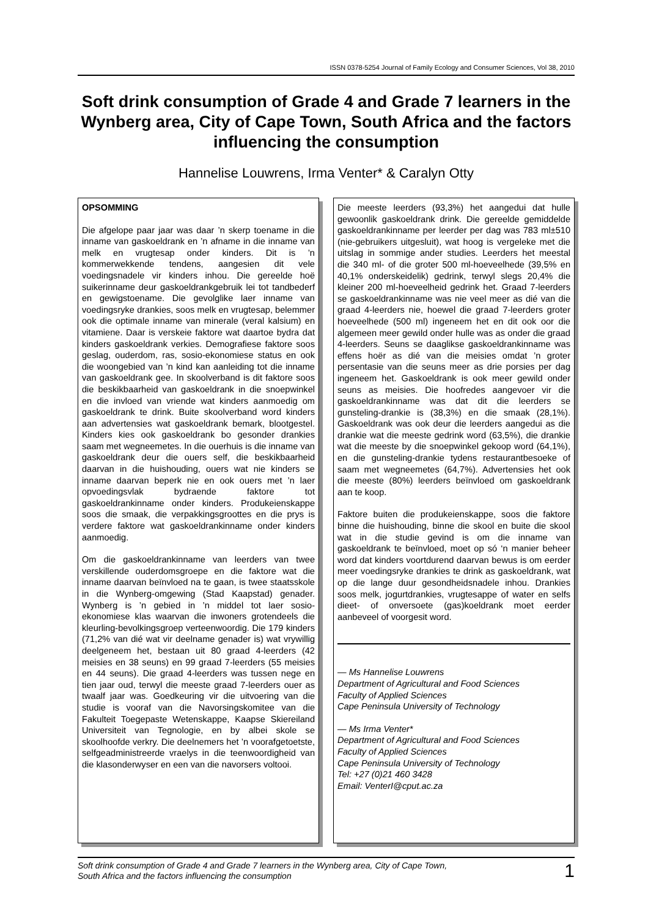ISSN 0378-5254 Journal of Family Ecology and Consumer Sciences, Vol 38, 2010
Soft drink consumption of Grade 4 and Grade 7 learners in the Wynberg area, City of Cape Town, South Africa and the factors influencing the consumption
Hannelise Louwrens, Irma Venter* & Caralyn Otty
OPSOMMING
Die afgelope paar jaar was daar ’n skerp toename in die inname van gaskoeldrank en ’n afname in die inname van melk en vrugtesap onder kinders. Dit is ’n kommerwekkende tendens, aangesien dit vele voedingsnadele vir kinders inhou. Die gereelde hoë suikerinname deur gaskoeldrankgebruik lei tot tandbederf en gewigstoename. Die gevolglike laer inname van voedingsryke drankies, soos melk en vrugtesap, belemmer ook die optimale inname van minerale (veral kalsium) en vitamiene. Daar is verskeie faktore wat daartoe bydra dat kinders gaskoeldrank verkies. Demografiese faktore soos geslag, ouderdom, ras, sosio-ekonomiese status en ook die woongebied van ’n kind kan aanleiding tot die inname van gaskoeldrank gee. In skoolverband is dit faktore soos die beskikbaarheid van gaskoeldrank in die snoepwinkel en die invloed van vriende wat kinders aanmoedig om gaskoeldrank te drink. Buite skoolverband word kinders aan advertensies wat gaskoeldrank bemark, blootgestel. Kinders kies ook gaskoeldrank bo gesonder drankies saam met wegneemetes. In die ouerhuis is die inname van gaskoeldrank deur die ouers self, die beskikbaarheid daarvan in die huishouding, ouers wat nie kinders se inname daarvan beperk nie en ook ouers met ’n laer opvoedingsvlak bydraende faktore tot gaskoeldrankinname onder kinders. Produkeienskappe soos die smaak, die verpakkingsgroottes en die prys is verdere faktore wat gaskoeldrankinname onder kinders aanmoedig.
Om die gaskoeldrankinname van leerders van twee verskillende ouderdomsgroepe en die faktore wat die inname daarvan beïnvloed na te gaan, is twee staatsskole in die Wynberg-omgewing (Stad Kaapstad) genader. Wynberg is ’n gebied in ’n middel tot laer sosio-ekonomiese klas waarvan die inwoners grotendeels die kleurling-bevolkingsgroep verteenwoordig. Die 179 kinders (71,2% van dié wat vir deelname genader is) wat vrywillig deelgeneem het, bestaan uit 80 graad 4-leerders (42 meisies en 38 seuns) en 99 graad 7-leerders (55 meisies en 44 seuns). Die graad 4-leerders was tussen nege en tien jaar oud, terwyl die meeste graad 7-leerders ouer as twaalf jaar was. Goedkeuring vir die uitvoering van die studie is vooraf van die Navorsingskomitee van die Fakulteit Toegepaste Wetenskappe, Kaapse Skiereiland Universiteit van Tegnologie, en by albei skole se skoolhoofde verkry. Die deelnemers het ’n voorafgetoetste, selfgeadministreerde vraelys in die teenwoordigheid van die klasonderwyser en een van die navorsers voltooi.
Die meeste leerders (93,3%) het aangedui dat hulle gewoonlik gaskoeldrank drink. Die gereelde gemiddelde gaskoeldrankinname per leerder per dag was 783 ml±510 (nie-gebruikers uitgesluit), wat hoog is vergeleke met die uitslag in sommige ander studies. Leerders het meestal die 340 ml- of die groter 500 ml-hoeveelhede (39,5% en 40,1% onderskeidelik) gedrink, terwyl slegs 20,4% die kleiner 200 ml-hoeveelheid gedrink het. Graad 7-leerders se gaskoeldrankinname was nie veel meer as dié van die graad 4-leerders nie, hoewel die graad 7-leerders groter hoeveelhede (500 ml) ingeneem het en dit ook oor die algemeen meer gewild onder hulle was as onder die graad 4-leerders. Seuns se daaglikse gaskoeldrankinname was effens hoër as dié van die meisies omdat ’n groter persentasie van die seuns meer as drie porsies per dag ingeneem het. Gaskoeldrank is ook meer gewild onder seuns as meisies. Die hoofredes aangevoer vir die gaskoeldrankinname was dat dit die leerders se gunsteling-drankie is (38,3%) en die smaak (28,1%). Gaskoeldrank was ook deur die leerders aangedui as die drankie wat die meeste gedrink word (63,5%), die drankie wat die meeste by die snoepwinkel gekoop word (64,1%), en die gunsteling-drankie tydens restaurantbesoeke of saam met wegneemetes (64,7%). Advertensies het ook die meeste (80%) leerders beïnvloed om gaskoeldrank aan te koop.
Faktore buiten die produkeienskappe, soos die faktore binne die huishouding, binne die skool en buite die skool wat in die studie gevind is om die inname van gaskoeldrank te beïnvloed, moet op só ‘n manier beheer word dat kinders voortdurend daarvan bewus is om eerder meer voedingsryke drankies te drink as gaskoeldrank, wat op die lange duur gesondheidsnadele inhou. Drankies soos melk, jogurtdrankies, vrugtesappe of water en selfs dieet- of onversoete (gas)koeldrank moet eerder aanbeveel of voorgesit word.
— Ms Hannelise Louwrens
Department of Agricultural and Food Sciences
Faculty of Applied Sciences
Cape Peninsula University of Technology
— Ms Irma Venter*
Department of Agricultural and Food Sciences
Faculty of Applied Sciences
Cape Peninsula University of Technology
Tel: +27 (0)21 460 3428
Email: VenterI@cput.ac.za
Soft drink consumption of Grade 4 and Grade 7 learners in the Wynberg area, City of Cape Town,
South Africa and the factors influencing the consumption 1